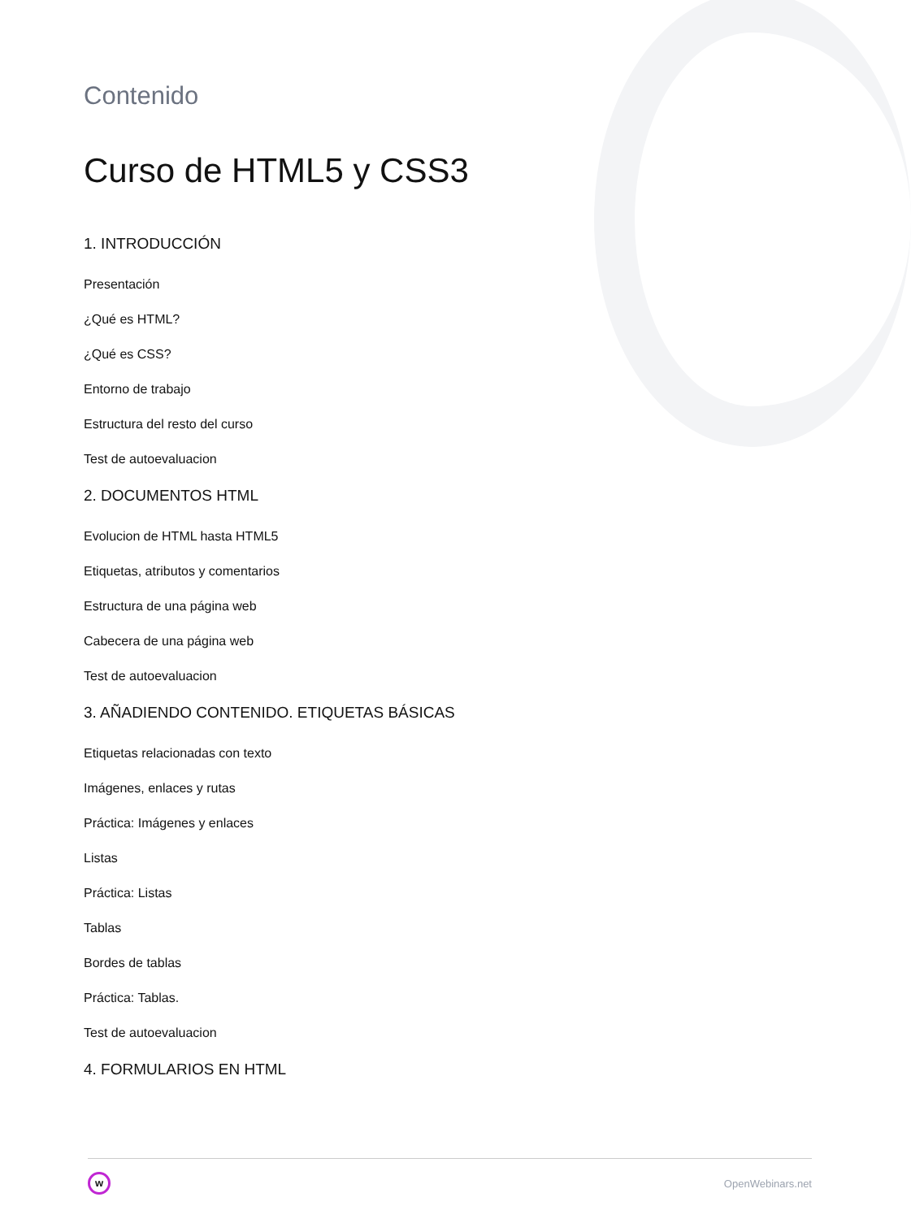Contenido
Curso de HTML5 y CSS3
1. INTRODUCCIÓN
Presentación
¿Qué es HTML?
¿Qué es CSS?
Entorno de trabajo
Estructura del resto del curso
Test de autoevaluacion
2. DOCUMENTOS HTML
Evolucion de HTML hasta HTML5
Etiquetas, atributos y comentarios
Estructura de una página web
Cabecera de una página web
Test de autoevaluacion
3. AÑADIENDO CONTENIDO. ETIQUETAS BÁSICAS
Etiquetas relacionadas con texto
Imágenes, enlaces y rutas
Práctica: Imágenes y enlaces
Listas
Práctica: Listas
Tablas
Bordes de tablas
Práctica: Tablas.
Test de autoevaluacion
4. FORMULARIOS EN HTML
w
OpenWebinars.net